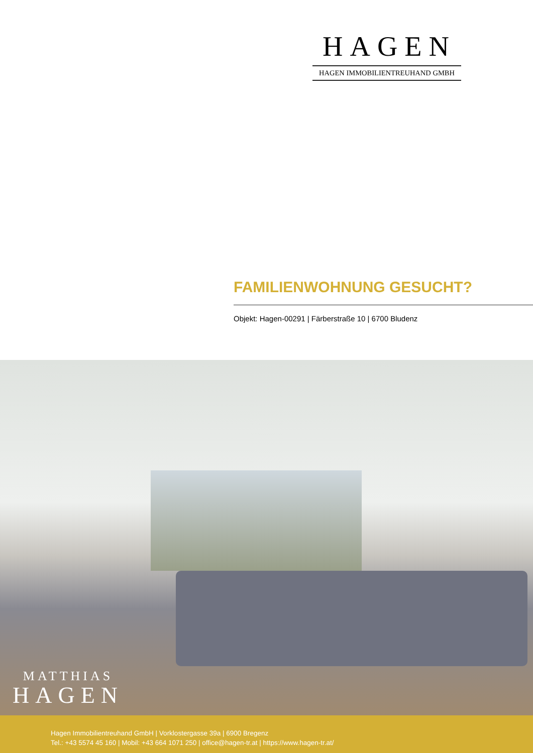HAGEN
HAGEN IMMOBILIENTREUHAND GMBH
FAMILIENWOHNUNG GESUCHT?
Objekt: Hagen-00291 | Färberstraße 10 | 6700 Bludenz
MATTHIAS
HAGEN
Hagen Immobilientreuhand GmbH | Vorklostergasse 39a | 6900 Bregenz
Tel.: +43 5574 45 160 | Mobil: +43 664 1071 250 | office@hagen-tr.at | https://www.hagen-tr.at/